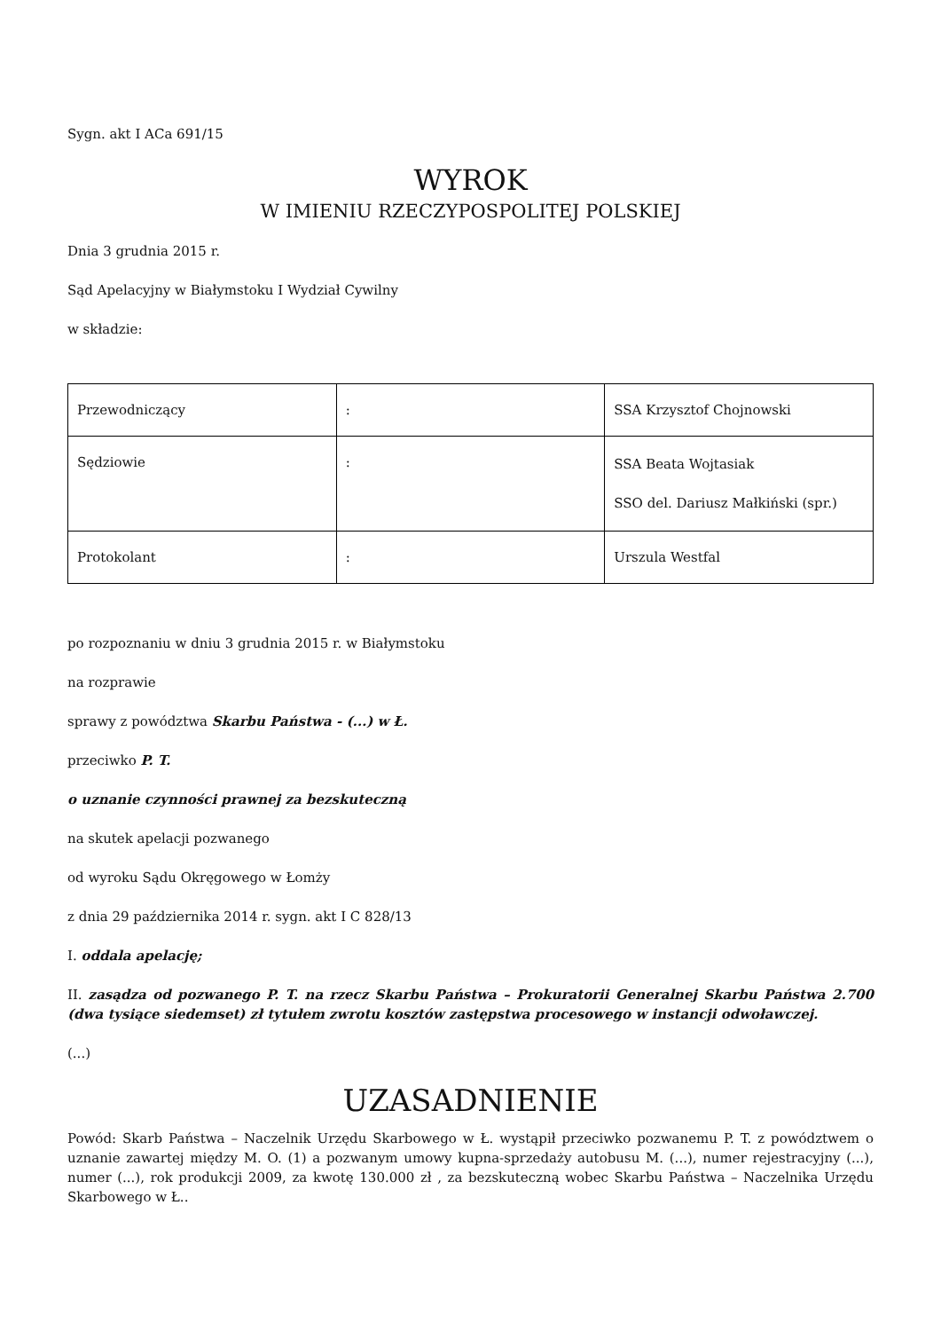Sygn. akt I ACa 691/15
WYROK
W IMIENIU RZECZYPOSPOLITEJ POLSKIEJ
Dnia 3 grudnia 2015 r.
Sąd Apelacyjny w Białymstoku I Wydział Cywilny
w składzie:
| Przewodniczący | : | SSA Krzysztof Chojnowski |
| Sędziowie | : | SSA Beata Wojtasiak SSO del. Dariusz Małkiński (spr.) |
| Protokolant | : | Urszula Westfal |
po rozpoznaniu w dniu 3 grudnia 2015 r. w Białymstoku
na rozprawie
sprawy z powództwa Skarbu Państwa - (...) w Ł.
przeciwko P. T.
o uznanie czynności prawnej za bezskuteczną
na skutek apelacji pozwanego
od wyroku Sądu Okręgowego w Łomży
z dnia 29 października 2014 r. sygn. akt I C 828/13
I. oddala apelację;
II. zasądza od pozwanego P. T. na rzecz Skarbu Państwa – Prokuratorii Generalnej Skarbu Państwa 2.700 (dwa tysiące siedemset) zł tytułem zwrotu kosztów zastępstwa procesowego w instancji odwoławczej.
(...)
UZASADNIENIE
Powód: Skarb Państwa – Naczelnik Urzędu Skarbowego w Ł. wystąpił przeciwko pozwanemu P. T. z powództwem o uznanie zawartej między M. O. (1) a pozwanym umowy kupna-sprzedaży autobusu M. (...), numer rejestracyjny (...), numer (...), rok produkcji 2009, za kwotę 130.000 zł , za bezskuteczną wobec Skarbu Państwa – Naczelnika Urzędu Skarbowego w Ł..